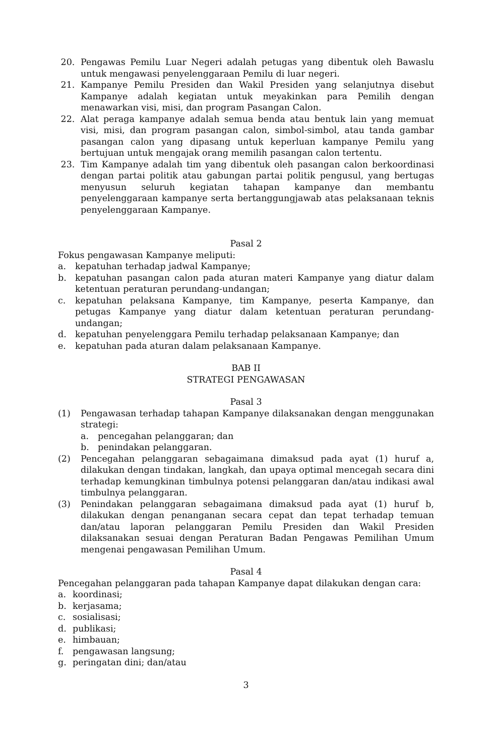20. Pengawas Pemilu Luar Negeri adalah petugas yang dibentuk oleh Bawaslu untuk mengawasi penyelenggaraan Pemilu di luar negeri.
21. Kampanye Pemilu Presiden dan Wakil Presiden yang selanjutnya disebut Kampanye adalah kegiatan untuk meyakinkan para Pemilih dengan menawarkan visi, misi, dan program Pasangan Calon.
22. Alat peraga kampanye adalah semua benda atau bentuk lain yang memuat visi, misi, dan program pasangan calon, simbol-simbol, atau tanda gambar pasangan calon yang dipasang untuk keperluan kampanye Pemilu yang bertujuan untuk mengajak orang memilih pasangan calon tertentu.
23. Tim Kampanye adalah tim yang dibentuk oleh pasangan calon berkoordinasi dengan partai politik atau gabungan partai politik pengusul, yang bertugas menyusun seluruh kegiatan tahapan kampanye dan membantu penyelenggaraan kampanye serta bertanggungjawab atas pelaksanaan teknis penyelenggaraan Kampanye.
Pasal 2
Fokus pengawasan Kampanye meliputi:
a. kepatuhan terhadap jadwal Kampanye;
b. kepatuhan pasangan calon pada aturan materi Kampanye yang diatur dalam ketentuan peraturan perundang-undangan;
c. kepatuhan pelaksana Kampanye, tim Kampanye, peserta Kampanye, dan petugas Kampanye yang diatur dalam ketentuan peraturan perundang-undangan;
d. kepatuhan penyelenggara Pemilu terhadap pelaksanaan Kampanye; dan
e. kepatuhan pada aturan dalam pelaksanaan Kampanye.
BAB II
STRATEGI PENGAWASAN
Pasal 3
(1) Pengawasan terhadap tahapan Kampanye dilaksanakan dengan menggunakan strategi:
a. pencegahan pelanggaran; dan
b. penindakan pelanggaran.
(2) Pencegahan pelanggaran sebagaimana dimaksud pada ayat (1) huruf a, dilakukan dengan tindakan, langkah, dan upaya optimal mencegah secara dini terhadap kemungkinan timbulnya potensi pelanggaran dan/atau indikasi awal timbulnya pelanggaran.
(3) Penindakan pelanggaran sebagaimana dimaksud pada ayat (1) huruf b, dilakukan dengan penanganan secara cepat dan tepat terhadap temuan dan/atau laporan pelanggaran Pemilu Presiden dan Wakil Presiden dilaksanakan sesuai dengan Peraturan Badan Pengawas Pemilihan Umum mengenai pengawasan Pemilihan Umum.
Pasal 4
Pencegahan pelanggaran pada tahapan Kampanye dapat dilakukan dengan cara:
a. koordinasi;
b. kerjasama;
c. sosialisasi;
d. publikasi;
e. himbauan;
f. pengawasan langsung;
g. peringatan dini; dan/atau
3